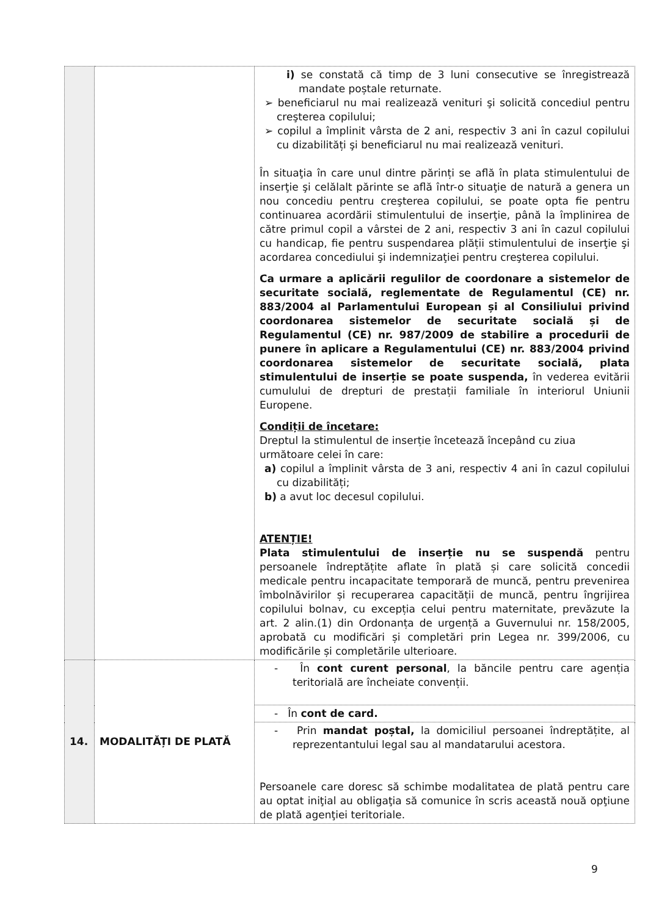| | | i) se constată că timp de 3 luni consecutive se înregistrează mandate poștale returnate. ➢ beneficiarul nu mai realizează venituri şi solicită concediul pentru creşterea copilului; ➢ copilul a împlinit vârsta de 2 ani, respectiv 3 ani în cazul copilului cu dizabilități şi beneficiarul nu mai realizează venituri. În situaţia în care unul dintre părinți se află în plata stimulentului de inserţie şi celălalt părinte se află într-o situaţie de natură a genera un nou concediu pentru creşterea copilului, se poate opta fie pentru continuarea acordării stimulentului de inserţie, până la împlinirea de către primul copil a vârstei de 2 ani, respectiv 3 ani în cazul copilului cu handicap, fie pentru suspendarea plății stimulentului de inserţie şi acordarea concediului şi indemnizaţiei pentru creşterea copilului. Ca urmare a aplicării regulilor de coordonare a sistemelor de securitate socială, reglementate de Regulamentul (CE) nr. 883/2004 al Parlamentului European și al Consiliului privind coordonarea sistemelor de securitate socială și de Regulamentul (CE) nr. 987/2009 de stabilire a procedurii de punere în aplicare a Regulamentului (CE) nr. 883/2004 privind coordonarea sistemelor de securitate socială, plata stimulentului de inserție se poate suspenda, în vederea evitării cumulului de drepturi de prestații familiale în interiorul Uniunii Europene. Condiții de încetare: Dreptul la stimulentul de inserție încetează începând cu ziua următoare celei în care: a) copilul a împlinit vârsta de 3 ani, respectiv 4 ani în cazul copilului cu dizabilități; b) a avut loc decesul copilului. ATENȚIE! Plata stimulentului de inserție nu se suspendă pentru persoanele îndreptățite aflate în plată și care solicită concedii medicale pentru incapacitate temporară de muncă, pentru prevenirea îmbolnăvirilor și recuperarea capacității de muncă, pentru îngrijirea copilului bolnav, cu excepția celui pentru maternitate, prevăzute la art. 2 alin.(1) din Ordonanța de urgență a Guvernului nr. 158/2005, aprobată cu modificări și completări prin Legea nr. 399/2006, cu modificările și completările ulterioare. |
| 14. | MODALITĂȚI DE PLATĂ | - În cont curent personal , la băncile pentru care agenția teritorială are încheiate convenții. |
| | | - În cont de card. |
| | | - Prin mandat poștal, la domiciliul persoanei îndreptățite, al reprezentantului legal sau al mandatarului acestora. Persoanele care doresc să schimbe modalitatea de plată pentru care au optat iniţial au obligaţia să comunice în scris această nouă opţiune de plată agenţiei teritoriale. |
9